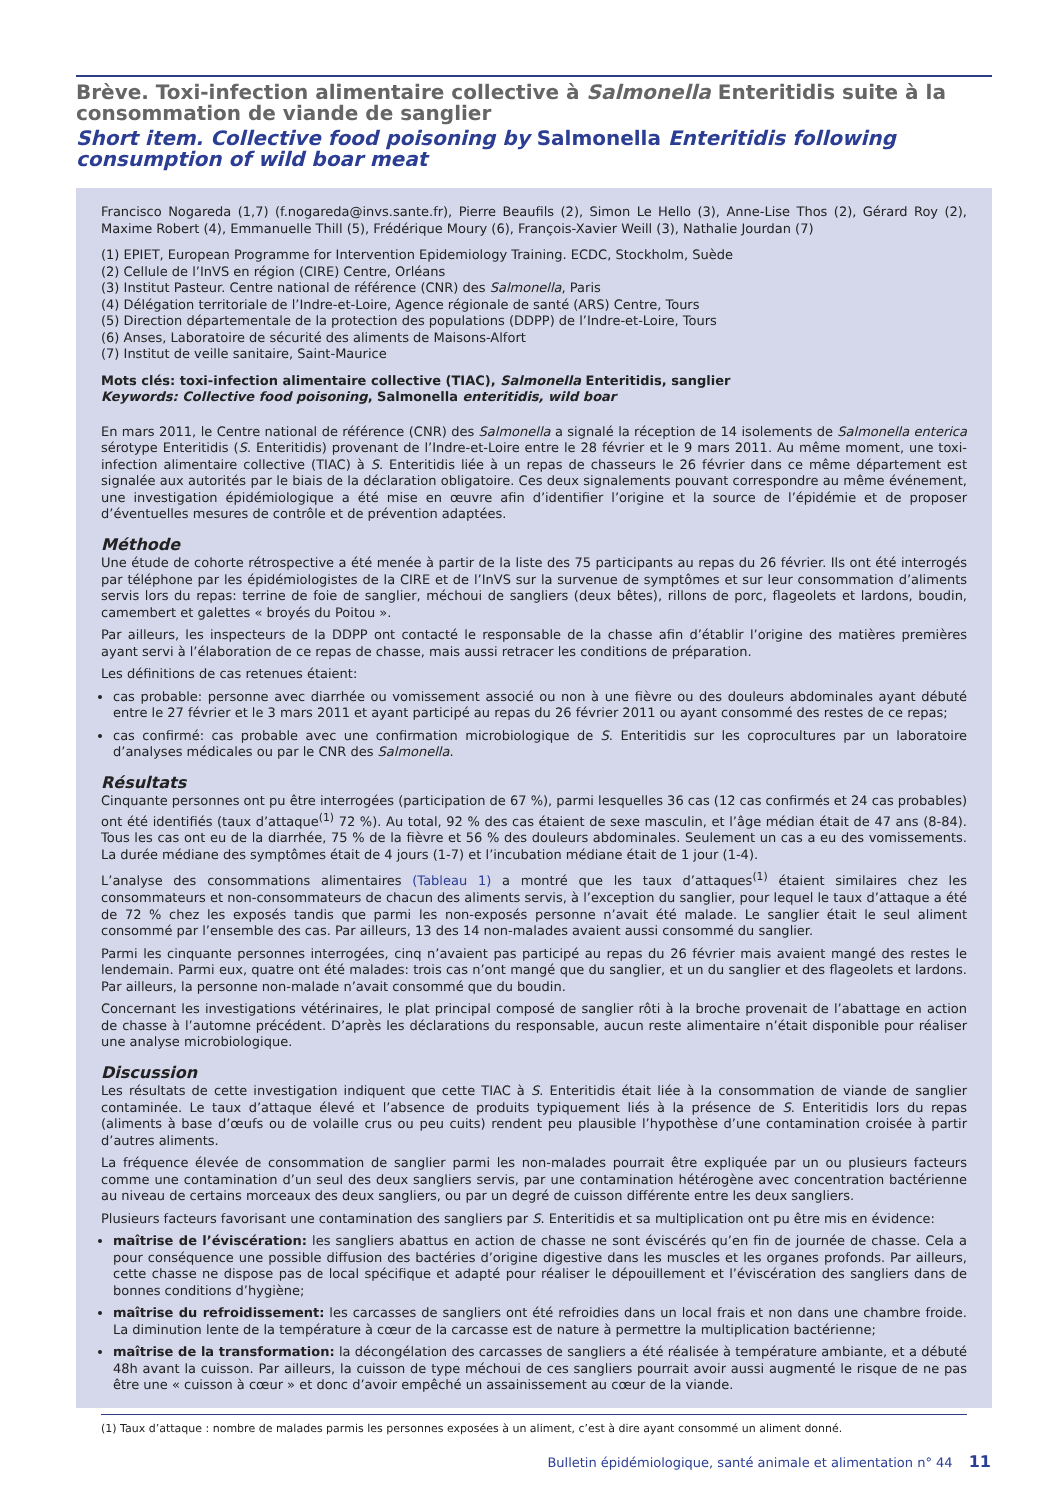Brève. Toxi-infection alimentaire collective à Salmonella Enteritidis suite à la consommation de viande de sanglier
Short item. Collective food poisoning by Salmonella Enteritidis following consumption of wild boar meat
Francisco Nogareda (1,7) (f.nogareda@invs.sante.fr), Pierre Beaufils (2), Simon Le Hello (3), Anne-Lise Thos (2), Gérard Roy (2), Maxime Robert (4), Emmanuelle Thill (5), Frédérique Moury (6), François-Xavier Weill (3), Nathalie Jourdan (7)
(1) EPIET, European Programme for Intervention Epidemiology Training. ECDC, Stockholm, Suède
(2) Cellule de l’InVS en région (CIRE) Centre, Orléans
(3) Institut Pasteur. Centre national de référence (CNR) des Salmonella, Paris
(4) Délégation territoriale de l’Indre-et-Loire, Agence régionale de santé (ARS) Centre, Tours
(5) Direction départementale de la protection des populations (DDPP) de l’Indre-et-Loire, Tours
(6) Anses, Laboratoire de sécurité des aliments de Maisons-Alfort
(7) Institut de veille sanitaire, Saint-Maurice
Mots clés: toxi-infection alimentaire collective (TIAC), Salmonella Enteritidis, sanglier
Keywords: Collective food poisoning, Salmonella enteritidis, wild boar
En mars 2011, le Centre national de référence (CNR) des Salmonella a signalé la réception de 14 isolements de Salmonella enterica sérotype Enteritidis (S. Enteritidis) provenant de l’Indre-et-Loire entre le 28 février et le 9 mars 2011. Au même moment, une toxi-infection alimentaire collective (TIAC) à S. Enteritidis liée à un repas de chasseurs le 26 février dans ce même département est signalée aux autorités par le biais de la déclaration obligatoire. Ces deux signalements pouvant correspondre au même événement, une investigation épidémiologique a été mise en œuvre afin d’identifier l’origine et la source de l’épidémie et de proposer d’éventuelles mesures de contrôle et de prévention adaptées.
Méthode
Une étude de cohorte rétrospective a été menée à partir de la liste des 75 participants au repas du 26 février. Ils ont été interrogés par téléphone par les épidémiologistes de la CIRE et de l’InVS sur la survenue de symptômes et sur leur consommation d’aliments servis lors du repas: terrine de foie de sanglier, méchoui de sangliers (deux bêtes), rillons de porc, flageolets et lardons, boudin, camembert et galettes « broyés du Poitou ».
Par ailleurs, les inspecteurs de la DDPP ont contacté le responsable de la chasse afin d’établir l’origine des matières premières ayant servi à l’élaboration de ce repas de chasse, mais aussi retracer les conditions de préparation.
Les définitions de cas retenues étaient:
cas probable: personne avec diarrhée ou vomissement associé ou non à une fièvre ou des douleurs abdominales ayant débuté entre le 27 février et le 3 mars 2011 et ayant participé au repas du 26 février 2011 ou ayant consommé des restes de ce repas;
cas confirmé: cas probable avec une confirmation microbiologique de S. Enteritidis sur les coprocultures par un laboratoire d’analyses médicales ou par le CNR des Salmonella.
Résultats
Cinquante personnes ont pu être interrogées (participation de 67 %), parmi lesquelles 36 cas (12 cas confirmés et 24 cas probables) ont été identifiés (taux d’attaque<sup>(1)</sup> 72 %). Au total, 92 % des cas étaient de sexe masculin, et l’âge médian était de 47 ans (8-84). Tous les cas ont eu de la diarrhée, 75 % de la fièvre et 56 % des douleurs abdominales. Seulement un cas a eu des vomissements. La durée médiane des symptômes était de 4 jours (1-7) et l’incubation médiane était de 1 jour (1-4).
L’analyse des consommations alimentaires (Tableau 1) a montré que les taux d’attaques<sup>(1)</sup> étaient similaires chez les consommateurs et non-consommateurs de chacun des aliments servis, à l’exception du sanglier, pour lequel le taux d’attaque a été de 72 % chez les exposés tandis que parmi les non-exposés personne n’avait été malade. Le sanglier était le seul aliment consommé par l’ensemble des cas. Par ailleurs, 13 des 14 non-malades avaient aussi consommé du sanglier.
Parmi les cinquante personnes interrogées, cinq n’avaient pas participé au repas du 26 février mais avaient mangé des restes le lendemain. Parmi eux, quatre ont été malades: trois cas n’ont mangé que du sanglier, et un du sanglier et des flageolets et lardons. Par ailleurs, la personne non-malade n’avait consommé que du boudin.
Concernant les investigations vétérinaires, le plat principal composé de sanglier rôti à la broche provenait de l’abattage en action de chasse à l’automne précédent. D’après les déclarations du responsable, aucun reste alimentaire n’était disponible pour réaliser une analyse microbiologique.
Discussion
Les résultats de cette investigation indiquent que cette TIAC à S. Enteritidis était liée à la consommation de viande de sanglier contaminée. Le taux d’attaque élevé et l’absence de produits typiquement liés à la présence de S. Enteritidis lors du repas (aliments à base d’œufs ou de volaille crus ou peu cuits) rendent peu plausible l’hypothèse d’une contamination croisée à partir d’autres aliments.
La fréquence élevée de consommation de sanglier parmi les non-malades pourrait être expliquée par un ou plusieurs facteurs comme une contamination d’un seul des deux sangliers servis, par une contamination hétérogène avec concentration bactérienne au niveau de certains morceaux des deux sangliers, ou par un degré de cuisson différente entre les deux sangliers.
Plusieurs facteurs favorisant une contamination des sangliers par S. Enteritidis et sa multiplication ont pu être mis en évidence:
maîtrise de l’éviscération: les sangliers abattus en action de chasse ne sont éviscérés qu’en fin de journée de chasse. Cela a pour conséquence une possible diffusion des bactéries d’origine digestive dans les muscles et les organes profonds. Par ailleurs, cette chasse ne dispose pas de local spécifique et adapté pour réaliser le dépouillement et l’éviscération des sangliers dans de bonnes conditions d’hygiène;
maîtrise du refroidissement: les carcasses de sangliers ont été refroidies dans un local frais et non dans une chambre froide. La diminution lente de la température à cœur de la carcasse est de nature à permettre la multiplication bactérienne;
maîtrise de la transformation: la décongélation des carcasses de sangliers a été réalisée à température ambiante, et a débuté 48h avant la cuisson. Par ailleurs, la cuisson de type méchoui de ces sangliers pourrait avoir aussi augmenté le risque de ne pas être une « cuisson à cœur » et donc d’avoir empêché un assainissement au cœur de la viande.
(1) Taux d’attaque : nombre de malades parmis les personnes exposées à un aliment, c’est à dire ayant consommé un aliment donné.
Bulletin épidémiologique, santé animale et alimentation n° 44 11